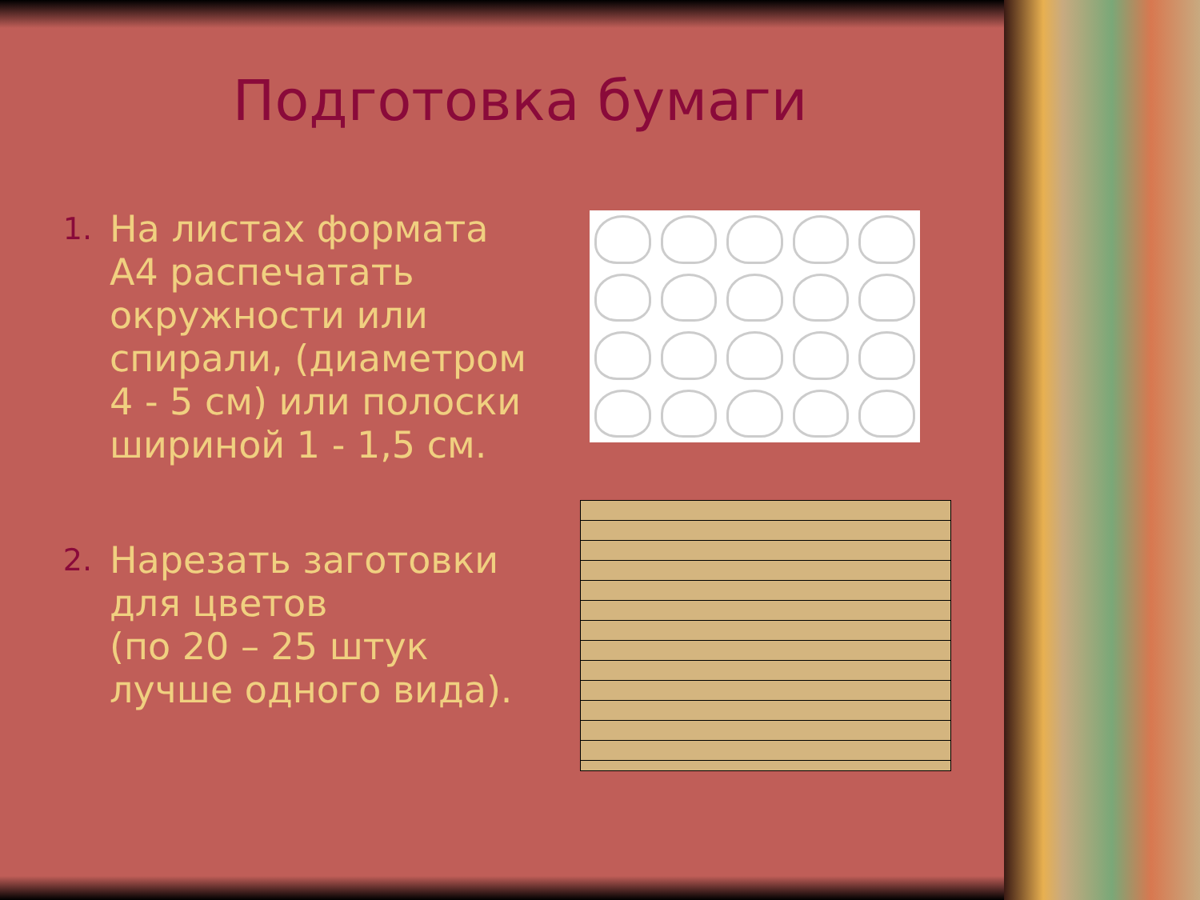Подготовка бумаги
1. На листах формата А4 распечатать окружности или спирали, (диаметром 4 - 5 см) или полоски шириной 1 - 1,5 см.
2. Нарезать заготовки для цветов
(по 20 – 25 штук лучше одного вида).